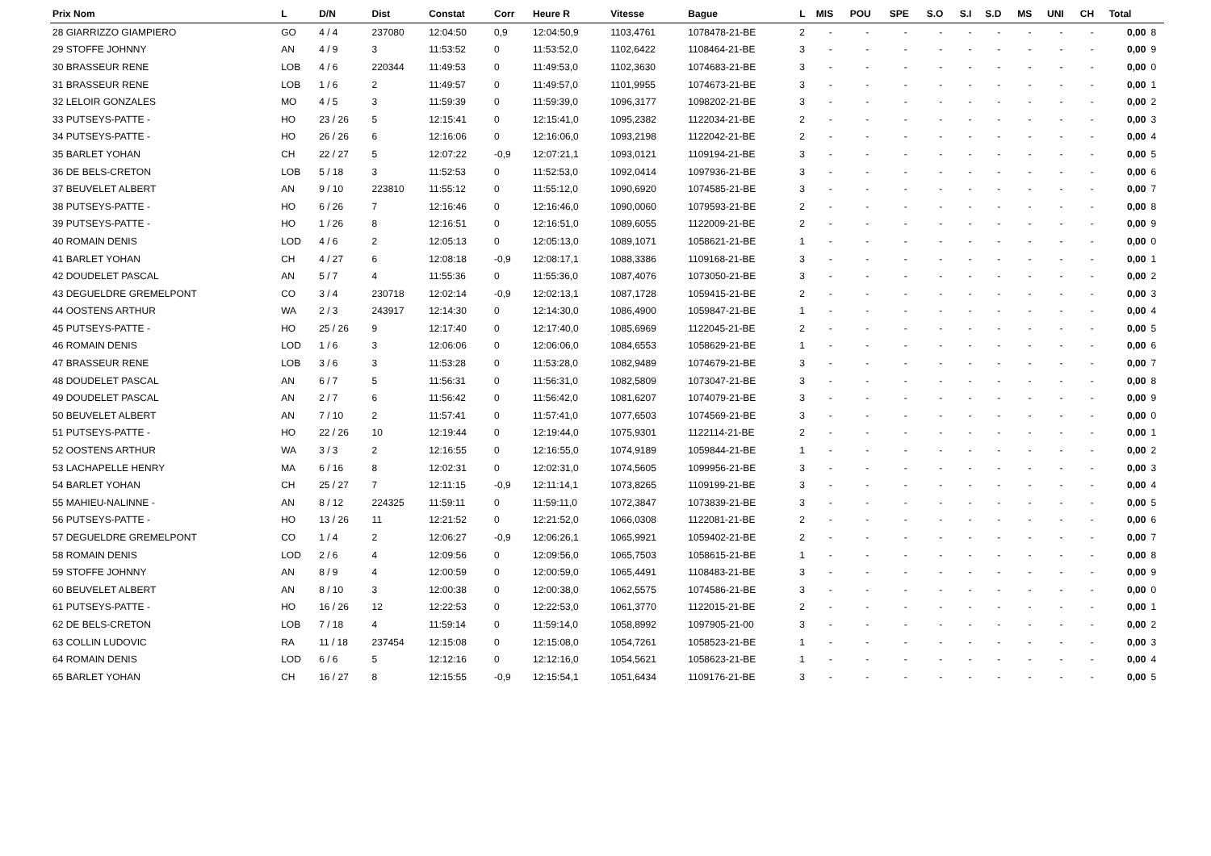| Prix Nom | L | D/N | Dist | Constat | Corr | Heure R | Vitesse | Bague | L | MIS | POU | SPE | S.O | S.I | S.D | MS | UNI | CH | Total | |
| --- | --- | --- | --- | --- | --- | --- | --- | --- | --- | --- | --- | --- | --- | --- | --- | --- | --- | --- | --- | --- |
| 28 GIARRIZZO GIAMPIERO | GO | 4 / 4 | 237080 | 12:04:50 | 0,9 | 12:04:50,9 | 1103,4761 | 1078478-21-BE | 2 | - | - | - | - | - | - | - | - | - | 0,00 | 8 |
| 29 STOFFE JOHNNY | AN | 4 / 9 | 3 | 11:53:52 | 0 | 11:53:52,0 | 1102,6422 | 1108464-21-BE | 3 | - | - | - | - | - | - | - | - | - | 0,00 | 9 |
| 30 BRASSEUR RENE | LOB | 4 / 6 | 220344 | 11:49:53 | 0 | 11:49:53,0 | 1102,3630 | 1074683-21-BE | 3 | - | - | - | - | - | - | - | - | - | 0,00 | 0 |
| 31 BRASSEUR RENE | LOB | 1 / 6 | 2 | 11:49:57 | 0 | 11:49:57,0 | 1101,9955 | 1074673-21-BE | 3 | - | - | - | - | - | - | - | - | - | 0,00 | 1 |
| 32 LELOIR GONZALES | MO | 4 / 5 | 3 | 11:59:39 | 0 | 11:59:39,0 | 1096,3177 | 1098202-21-BE | 3 | - | - | - | - | - | - | - | - | - | 0,00 | 2 |
| 33 PUTSEYS-PATTE - | HO | 23 / 26 | 5 | 12:15:41 | 0 | 12:15:41,0 | 1095,2382 | 1122034-21-BE | 2 | - | - | - | - | - | - | - | - | - | 0,00 | 3 |
| 34 PUTSEYS-PATTE - | HO | 26 / 26 | 6 | 12:16:06 | 0 | 12:16:06,0 | 1093,2198 | 1122042-21-BE | 2 | - | - | - | - | - | - | - | - | - | 0,00 | 4 |
| 35 BARLET YOHAN | CH | 22 / 27 | 5 | 12:07:22 | -0,9 | 12:07:21,1 | 1093,0121 | 1109194-21-BE | 3 | - | - | - | - | - | - | - | - | - | 0,00 | 5 |
| 36 DE BELS-CRETON | LOB | 5 / 18 | 3 | 11:52:53 | 0 | 11:52:53,0 | 1092,0414 | 1097936-21-BE | 3 | - | - | - | - | - | - | - | - | - | 0,00 | 6 |
| 37 BEUVELET ALBERT | AN | 9 / 10 | 223810 | 11:55:12 | 0 | 11:55:12,0 | 1090,6920 | 1074585-21-BE | 3 | - | - | - | - | - | - | - | - | - | 0,00 | 7 |
| 38 PUTSEYS-PATTE - | HO | 6 / 26 | 7 | 12:16:46 | 0 | 12:16:46,0 | 1090,0060 | 1079593-21-BE | 2 | - | - | - | - | - | - | - | - | - | 0,00 | 8 |
| 39 PUTSEYS-PATTE - | HO | 1 / 26 | 8 | 12:16:51 | 0 | 12:16:51,0 | 1089,6055 | 1122009-21-BE | 2 | - | - | - | - | - | - | - | - | - | 0,00 | 9 |
| 40 ROMAIN DENIS | LOD | 4 / 6 | 2 | 12:05:13 | 0 | 12:05:13,0 | 1089,1071 | 1058621-21-BE | 1 | - | - | - | - | - | - | - | - | - | 0,00 | 0 |
| 41 BARLET YOHAN | CH | 4 / 27 | 6 | 12:08:18 | -0,9 | 12:08:17,1 | 1088,3386 | 1109168-21-BE | 3 | - | - | - | - | - | - | - | - | - | 0,00 | 1 |
| 42 DOUDELET PASCAL | AN | 5 / 7 | 4 | 11:55:36 | 0 | 11:55:36,0 | 1087,4076 | 1073050-21-BE | 3 | - | - | - | - | - | - | - | - | - | 0,00 | 2 |
| 43 DEGUELDRE GREMELPONT | CO | 3 / 4 | 230718 | 12:02:14 | -0,9 | 12:02:13,1 | 1087,1728 | 1059415-21-BE | 2 | - | - | - | - | - | - | - | - | - | 0,00 | 3 |
| 44 OOSTENS ARTHUR | WA | 2 / 3 | 243917 | 12:14:30 | 0 | 12:14:30,0 | 1086,4900 | 1059847-21-BE | 1 | - | - | - | - | - | - | - | - | - | 0,00 | 4 |
| 45 PUTSEYS-PATTE - | HO | 25 / 26 | 9 | 12:17:40 | 0 | 12:17:40,0 | 1085,6969 | 1122045-21-BE | 2 | - | - | - | - | - | - | - | - | - | 0,00 | 5 |
| 46 ROMAIN DENIS | LOD | 1 / 6 | 3 | 12:06:06 | 0 | 12:06:06,0 | 1084,6553 | 1058629-21-BE | 1 | - | - | - | - | - | - | - | - | - | 0,00 | 6 |
| 47 BRASSEUR RENE | LOB | 3 / 6 | 3 | 11:53:28 | 0 | 11:53:28,0 | 1082,9489 | 1074679-21-BE | 3 | - | - | - | - | - | - | - | - | - | 0,00 | 7 |
| 48 DOUDELET PASCAL | AN | 6 / 7 | 5 | 11:56:31 | 0 | 11:56:31,0 | 1082,5809 | 1073047-21-BE | 3 | - | - | - | - | - | - | - | - | - | 0,00 | 8 |
| 49 DOUDELET PASCAL | AN | 2 / 7 | 6 | 11:56:42 | 0 | 11:56:42,0 | 1081,6207 | 1074079-21-BE | 3 | - | - | - | - | - | - | - | - | - | 0,00 | 9 |
| 50 BEUVELET ALBERT | AN | 7 / 10 | 2 | 11:57:41 | 0 | 11:57:41,0 | 1077,6503 | 1074569-21-BE | 3 | - | - | - | - | - | - | - | - | - | 0,00 | 0 |
| 51 PUTSEYS-PATTE - | HO | 22 / 26 | 10 | 12:19:44 | 0 | 12:19:44,0 | 1075,9301 | 1122114-21-BE | 2 | - | - | - | - | - | - | - | - | - | 0,00 | 1 |
| 52 OOSTENS ARTHUR | WA | 3 / 3 | 2 | 12:16:55 | 0 | 12:16:55,0 | 1074,9189 | 1059844-21-BE | 1 | - | - | - | - | - | - | - | - | - | 0,00 | 2 |
| 53 LACHAPELLE HENRY | MA | 6 / 16 | 8 | 12:02:31 | 0 | 12:02:31,0 | 1074,5605 | 1099956-21-BE | 3 | - | - | - | - | - | - | - | - | - | 0,00 | 3 |
| 54 BARLET YOHAN | CH | 25 / 27 | 7 | 12:11:15 | -0,9 | 12:11:14,1 | 1073,8265 | 1109199-21-BE | 3 | - | - | - | - | - | - | - | - | - | 0,00 | 4 |
| 55 MAHIEU-NALINNE - | AN | 8 / 12 | 224325 | 11:59:11 | 0 | 11:59:11,0 | 1072,3847 | 1073839-21-BE | 3 | - | - | - | - | - | - | - | - | - | 0,00 | 5 |
| 56 PUTSEYS-PATTE - | HO | 13 / 26 | 11 | 12:21:52 | 0 | 12:21:52,0 | 1066,0308 | 1122081-21-BE | 2 | - | - | - | - | - | - | - | - | - | 0,00 | 6 |
| 57 DEGUELDRE GREMELPONT | CO | 1 / 4 | 2 | 12:06:27 | -0,9 | 12:06:26,1 | 1065,9921 | 1059402-21-BE | 2 | - | - | - | - | - | - | - | - | - | 0,00 | 7 |
| 58 ROMAIN DENIS | LOD | 2 / 6 | 4 | 12:09:56 | 0 | 12:09:56,0 | 1065,7503 | 1058615-21-BE | 1 | - | - | - | - | - | - | - | - | - | 0,00 | 8 |
| 59 STOFFE JOHNNY | AN | 8 / 9 | 4 | 12:00:59 | 0 | 12:00:59,0 | 1065,4491 | 1108483-21-BE | 3 | - | - | - | - | - | - | - | - | - | 0,00 | 9 |
| 60 BEUVELET ALBERT | AN | 8 / 10 | 3 | 12:00:38 | 0 | 12:00:38,0 | 1062,5575 | 1074586-21-BE | 3 | - | - | - | - | - | - | - | - | - | 0,00 | 0 |
| 61 PUTSEYS-PATTE - | HO | 16 / 26 | 12 | 12:22:53 | 0 | 12:22:53,0 | 1061,3770 | 1122015-21-BE | 2 | - | - | - | - | - | - | - | - | - | 0,00 | 1 |
| 62 DE BELS-CRETON | LOB | 7 / 18 | 4 | 11:59:14 | 0 | 11:59:14,0 | 1058,8992 | 1097905-21-00 | 3 | - | - | - | - | - | - | - | - | - | 0,00 | 2 |
| 63 COLLIN LUDOVIC | RA | 11 / 18 | 237454 | 12:15:08 | 0 | 12:15:08,0 | 1054,7261 | 1058523-21-BE | 1 | - | - | - | - | - | - | - | - | - | 0,00 | 3 |
| 64 ROMAIN DENIS | LOD | 6 / 6 | 5 | 12:12:16 | 0 | 12:12:16,0 | 1054,5621 | 1058623-21-BE | 1 | - | - | - | - | - | - | - | - | - | 0,00 | 4 |
| 65 BARLET YOHAN | CH | 16 / 27 | 8 | 12:15:55 | -0,9 | 12:15:54,1 | 1051,6434 | 1109176-21-BE | 3 | - | - | - | - | - | - | - | - | - | 0,00 | 5 |